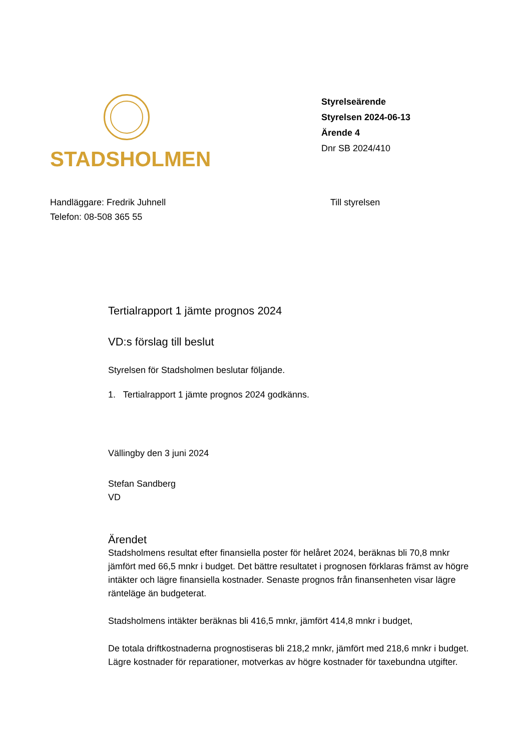STADSHOLMEN
Styrelseärende
Styrelsen 2024-06-13
Ärende 4
Dnr SB 2024/410
Handläggare: Fredrik Juhnell
Telefon: 08-508 365 55
Till styrelsen
Tertialrapport 1 jämte prognos 2024
VD:s förslag till beslut
Styrelsen för Stadsholmen beslutar följande.
1. Tertialrapport 1 jämte prognos 2024 godkänns.
Vällingby den 3 juni 2024
Stefan Sandberg
VD
Ärendet
Stadsholmens resultat efter finansiella poster för helåret 2024, beräknas bli 70,8 mnkr jämfört med 66,5 mnkr i budget. Det bättre resultatet i prognosen förklaras främst av högre intäkter och lägre finansiella kostnader. Senaste prognos från finansenheten visar lägre ränteläge än budgeterat.
Stadsholmens intäkter beräknas bli 416,5 mnkr, jämfört 414,8 mnkr i budget,
De totala driftkostnaderna prognostiseras bli 218,2 mnkr, jämfört med 218,6 mnkr i budget. Lägre kostnader för reparationer, motverkas av högre kostnader för taxebundna utgifter.